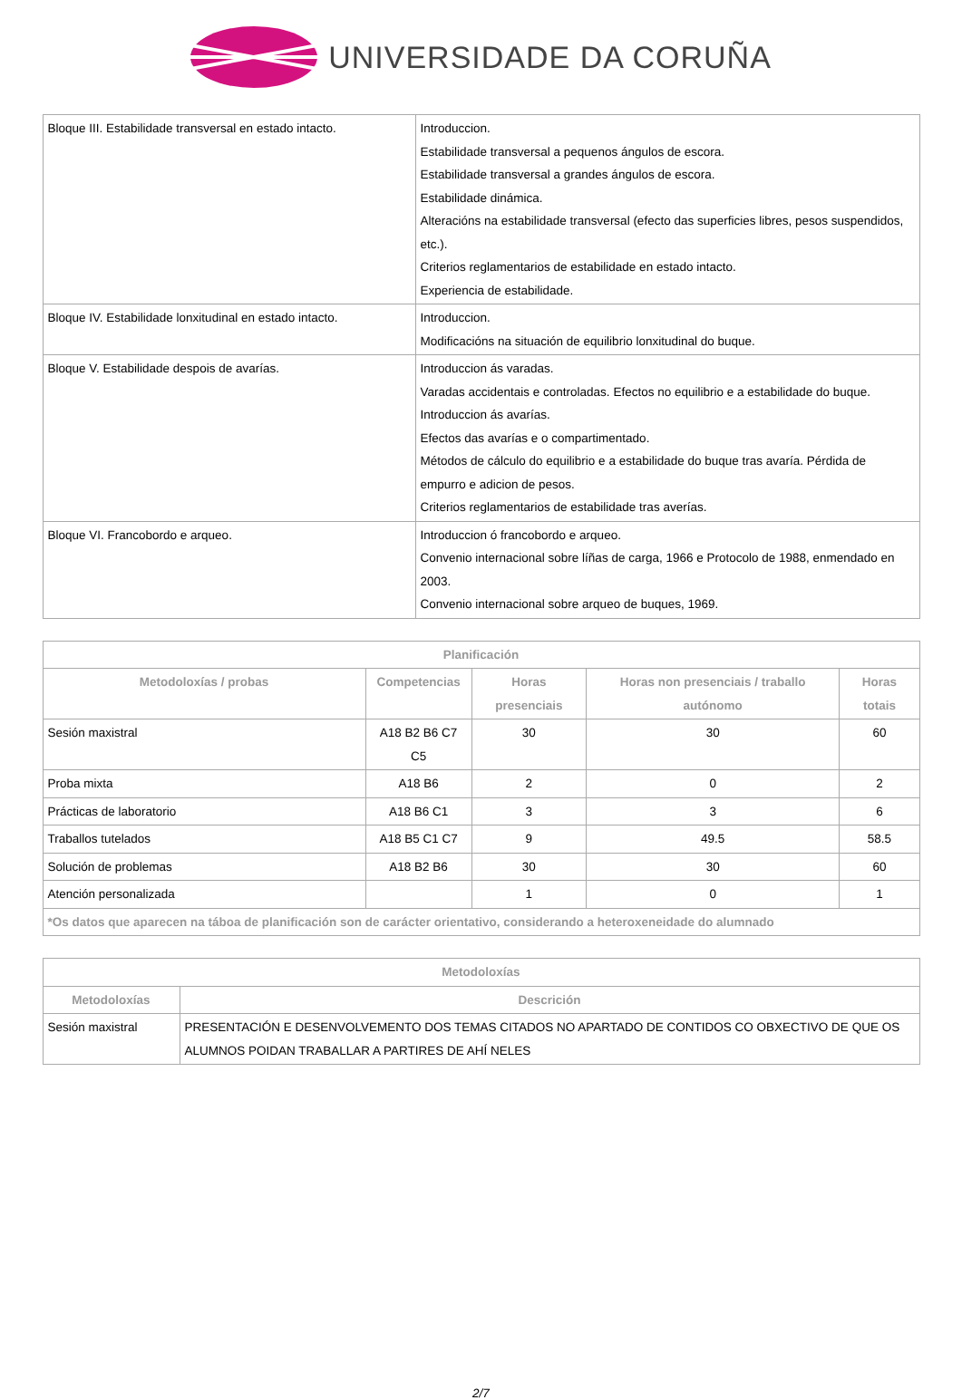UNIVERSIDADE DA CORUÑA
| Bloque III. Estabilidade transversal en estado intacto. | Introduccion. Estabilidade transversal a pequenos ángulos de escora. Estabilidade transversal a grandes ángulos de escora. Estabilidade dinámica. Alteracións na estabilidade transversal (efecto das superficies libres, pesos suspendidos, etc.). Criterios reglamentarios de estabilidade en estado intacto. Experiencia de estabilidade. |
| Bloque IV. Estabilidade lonxitudinal en estado intacto. | Introduccion. Modificacións na situación de equilibrio lonxitudinal do buque. |
| Bloque V. Estabilidade despois de avarías. | Introduccion ás varadas. Varadas accidentais e controladas. Efectos no equilibrio e a estabilidade do buque. Introduccion ás avarías. Efectos das avarías e o compartimentado. Métodos de cálculo do equilibrio e a estabilidade do buque tras avaría. Pérdida de empurro e adicion de pesos. Criterios reglamentarios de estabilidade tras averías. |
| Bloque VI. Francobordo e arqueo. | Introduccion ó francobordo e arqueo. Convenio internacional sobre líñas de carga, 1966 e Protocolo de 1988, enmendado en 2003. Convenio internacional sobre arqueo de buques, 1969. |
| Planificación | | | | |
| --- | --- | --- | --- | --- |
| Metodoloxías / probas | Competencias | Horas presenciais | Horas non presenciais / traballo autónomo | Horas totais |
| Sesión maxistral | A18 B2 B6 C7 C5 | 30 | 30 | 60 |
| Proba mixta | A18 B6 | 2 | 0 | 2 |
| Prácticas de laboratorio | A18 B6 C1 | 3 | 3 | 6 |
| Traballos tutelados | A18 B5 C1 C7 | 9 | 49.5 | 58.5 |
| Solución de problemas | A18 B2 B6 | 30 | 30 | 60 |
| Atención personalizada | | 1 | 0 | 1 |
| *Os datos que aparecen na táboa de planificación son de carácter orientativo, considerando a heteroxeneidade do alumnado | | | | |
| Metodoloxías | |
| --- | --- |
| Metodoloxías | Descrición |
| Sesión maxistral | PRESENTACIÓN E DESENVOLVEMENTO DOS TEMAS CITADOS NO APARTADO DE CONTIDOS CO OBXECTIVO DE QUE OS ALUMNOS POIDAN TRABALLAR A PARTIRES DE AHÍ NELES |
2/7